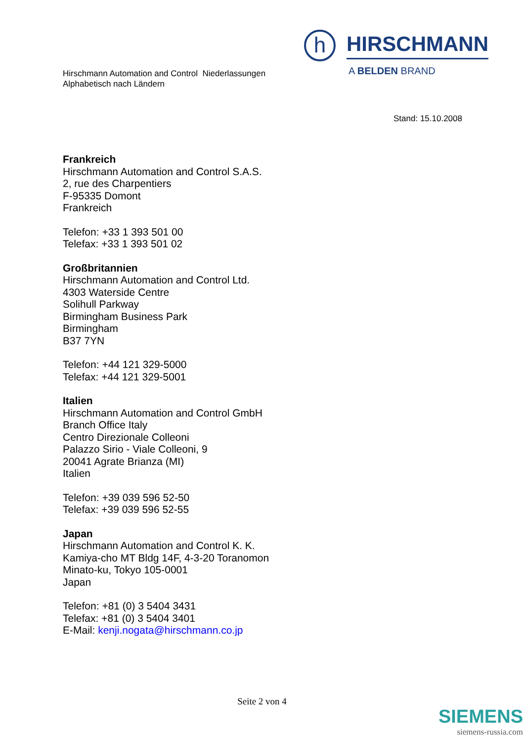Hirschmann Automation and Control Niederlassungen
Alphabetisch nach Ländern
h
HIRSCHMANN
A BELDEN BRAND
Stand: 15.10.2008
Frankreich
Hirschmann Automation and Control S.A.S.
2, rue des Charpentiers
F-95335 Domont
Frankreich
Telefon: +33 1 393 501 00
Telefax: +33 1 393 501 02
Großbritannien
Hirschmann Automation and Control Ltd.
4303 Waterside Centre
Solihull Parkway
Birmingham Business Park
Birmingham
B37 7YN
Telefon: +44 121 329-5000
Telefax: +44 121 329-5001
Italien
Hirschmann Automation and Control GmbH
Branch Office Italy
Centro Direzionale Colleoni
Palazzo Sirio - Viale Colleoni, 9
20041 Agrate Brianza (MI)
Italien
Telefon: +39 039 596 52-50
Telefax: +39 039 596 52-55
Japan
Hirschmann Automation and Control K. K.
Kamiya-cho MT Bldg 14F, 4-3-20 Toranomon
Minato-ku, Tokyo 105-0001
Japan
Telefon: +81 (0) 3 5404 3431
Telefax: +81 (0) 3 5404 3401
E-Mail: kenji.nogata@hirschmann.co.jp
Seite 2 von 4
SIEMENS
siemens-russia.com